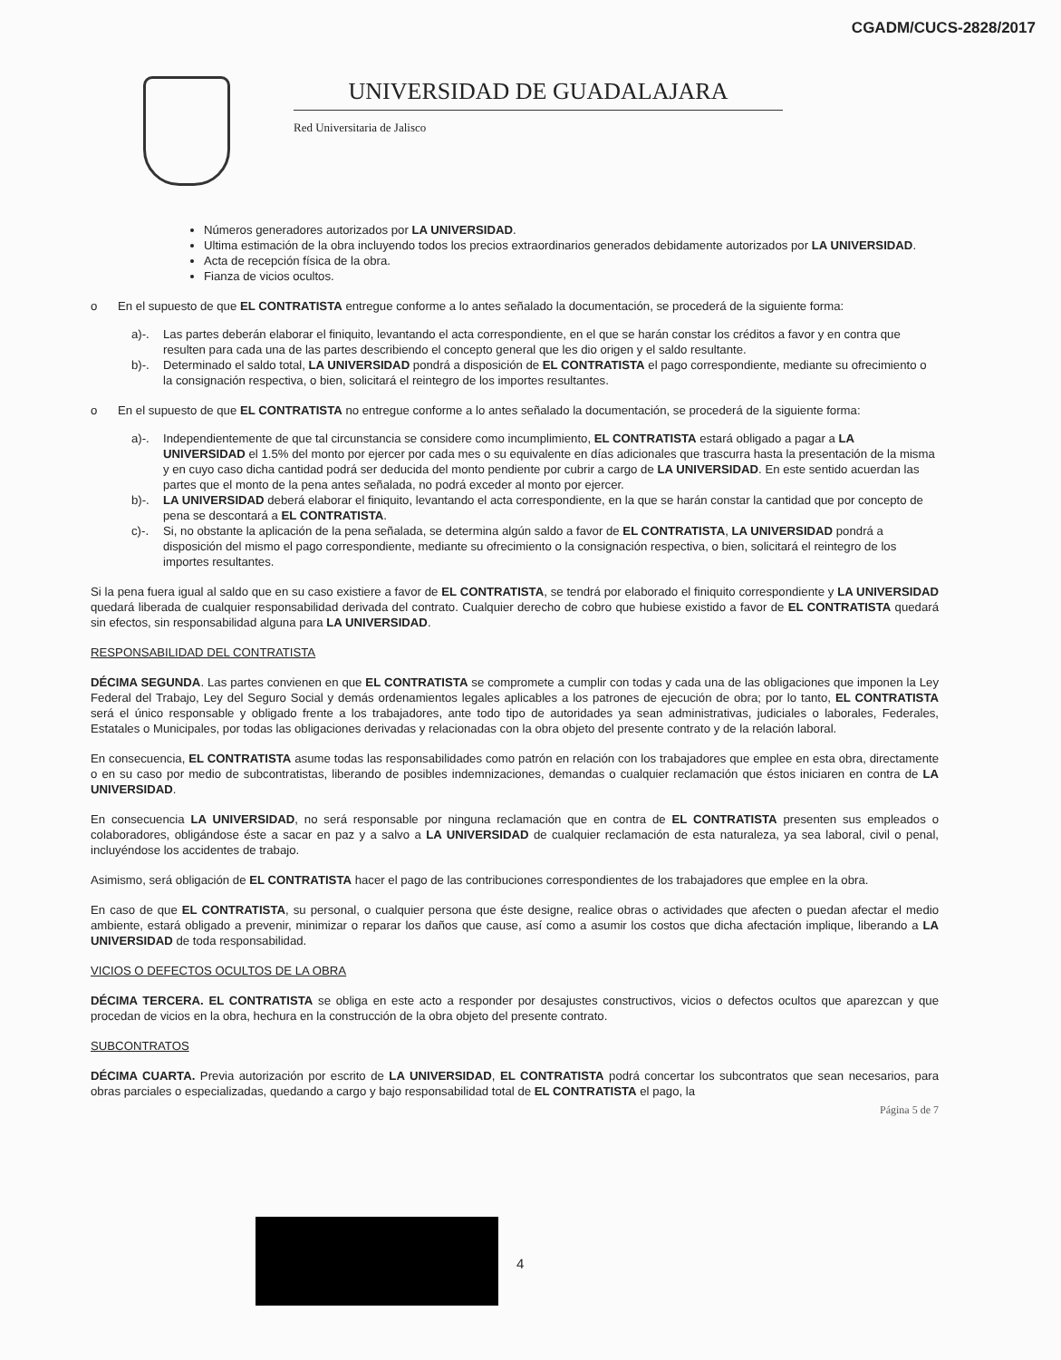CGADM/CUCS-2828/2017
UNIVERSIDAD DE GUADALAJARA
Red Universitaria de Jalisco
Números generadores autorizados por LA UNIVERSIDAD.
Ultima estimación de la obra incluyendo todos los precios extraordinarios generados debidamente autorizados por LA UNIVERSIDAD.
Acta de recepción física de la obra.
Fianza de vicios ocultos.
o En el supuesto de que EL CONTRATISTA entregue conforme a lo antes señalado la documentación, se procederá de la siguiente forma:
a)-. Las partes deberán elaborar el finiquito, levantando el acta correspondiente, en el que se harán constar los créditos a favor y en contra que resulten para cada una de las partes describiendo el concepto general que les dio origen y el saldo resultante.
b)-. Determinado el saldo total, LA UNIVERSIDAD pondrá a disposición de EL CONTRATISTA el pago correspondiente, mediante su ofrecimiento o la consignación respectiva, o bien, solicitará el reintegro de los importes resultantes.
o En el supuesto de que EL CONTRATISTA no entregue conforme a lo antes señalado la documentación, se procederá de la siguiente forma:
a)-. Independientemente de que tal circunstancia se considere como incumplimiento, EL CONTRATISTA estará obligado a pagar a LA UNIVERSIDAD el 1.5% del monto por ejercer por cada mes o su equivalente en días adicionales que trascurra hasta la presentación de la misma y en cuyo caso dicha cantidad podrá ser deducida del monto pendiente por cubrir a cargo de LA UNIVERSIDAD. En este sentido acuerdan las partes que el monto de la pena antes señalada, no podrá exceder al monto por ejercer.
b)-. LA UNIVERSIDAD deberá elaborar el finiquito, levantando el acta correspondiente, en la que se harán constar la cantidad que por concepto de pena se descontará a EL CONTRATISTA.
c)-. Si, no obstante la aplicación de la pena señalada, se determina algún saldo a favor de EL CONTRATISTA, LA UNIVERSIDAD pondrá a disposición del mismo el pago correspondiente, mediante su ofrecimiento o la consignación respectiva, o bien, solicitará el reintegro de los importes resultantes.
Si la pena fuera igual al saldo que en su caso existiere a favor de EL CONTRATISTA, se tendrá por elaborado el finiquito correspondiente y LA UNIVERSIDAD quedará liberada de cualquier responsabilidad derivada del contrato. Cualquier derecho de cobro que hubiese existido a favor de EL CONTRATISTA quedará sin efectos, sin responsabilidad alguna para LA UNIVERSIDAD.
RESPONSABILIDAD DEL CONTRATISTA
DÉCIMA SEGUNDA. Las partes convienen en que EL CONTRATISTA se compromete a cumplir con todas y cada una de las obligaciones que imponen la Ley Federal del Trabajo, Ley del Seguro Social y demás ordenamientos legales aplicables a los patrones de ejecución de obra; por lo tanto, EL CONTRATISTA será el único responsable y obligado frente a los trabajadores, ante todo tipo de autoridades ya sean administrativas, judiciales o laborales, Federales, Estatales o Municipales, por todas las obligaciones derivadas y relacionadas con la obra objeto del presente contrato y de la relación laboral.
En consecuencia, EL CONTRATISTA asume todas las responsabilidades como patrón en relación con los trabajadores que emplee en esta obra, directamente o en su caso por medio de subcontratistas, liberando de posibles indemnizaciones, demandas o cualquier reclamación que éstos iniciaren en contra de LA UNIVERSIDAD.
En consecuencia LA UNIVERSIDAD, no será responsable por ninguna reclamación que en contra de EL CONTRATISTA presenten sus empleados o colaboradores, obligándose éste a sacar en paz y a salvo a LA UNIVERSIDAD de cualquier reclamación de esta naturaleza, ya sea laboral, civil o penal, incluyéndose los accidentes de trabajo.
Asimismo, será obligación de EL CONTRATISTA hacer el pago de las contribuciones correspondientes de los trabajadores que emplee en la obra.
En caso de que EL CONTRATISTA, su personal, o cualquier persona que éste designe, realice obras o actividades que afecten o puedan afectar el medio ambiente, estará obligado a prevenir, minimizar o reparar los daños que cause, así como a asumir los costos que dicha afectación implique, liberando a LA UNIVERSIDAD de toda responsabilidad.
VICIOS O DEFECTOS OCULTOS DE LA OBRA
DÉCIMA TERCERA. EL CONTRATISTA se obliga en este acto a responder por desajustes constructivos, vicios o defectos ocultos que aparezcan y que procedan de vicios en la obra, hechura en la construcción de la obra objeto del presente contrato.
SUBCONTRATOS
DÉCIMA CUARTA. Previa autorización por escrito de LA UNIVERSIDAD, EL CONTRATISTA podrá concertar los subcontratos que sean necesarios, para obras parciales o especializadas, quedando a cargo y bajo responsabilidad total de EL CONTRATISTA el pago, la
Página 5 de 7
4